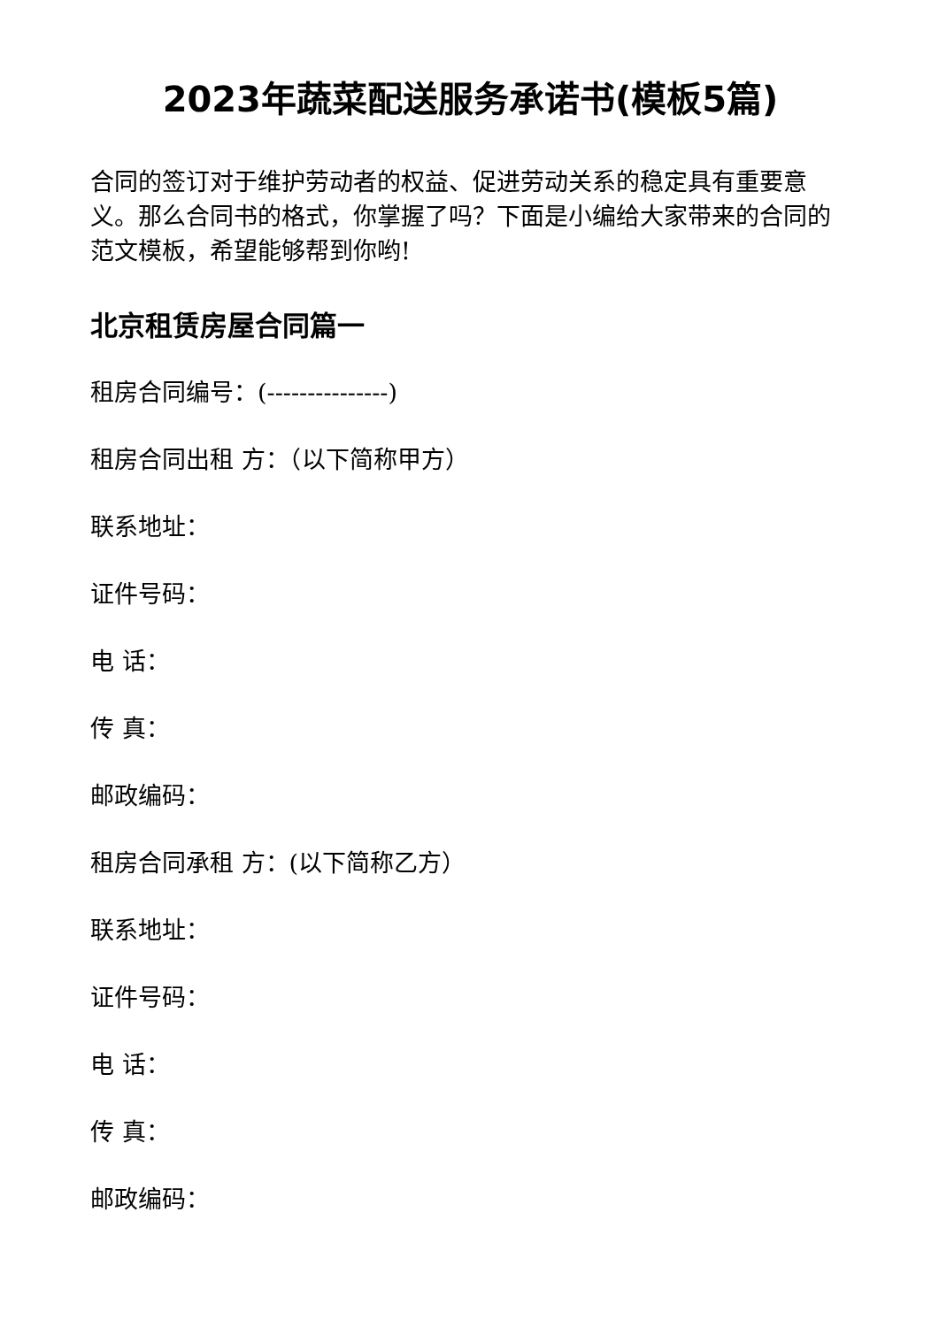2023年蔬菜配送服务承诺书(模板5篇)
合同的签订对于维护劳动者的权益、促进劳动关系的稳定具有重要意义。那么合同书的格式，你掌握了吗？下面是小编给大家带来的合同的范文模板，希望能够帮到你哟!
北京租赁房屋合同篇一
租房合同编号：(---------------)
租房合同出租 方：（以下简称甲方）
联系地址：
证件号码：
电 话：
传 真：
邮政编码：
租房合同承租 方：(以下简称乙方）
联系地址：
证件号码：
电 话：
传 真：
邮政编码：